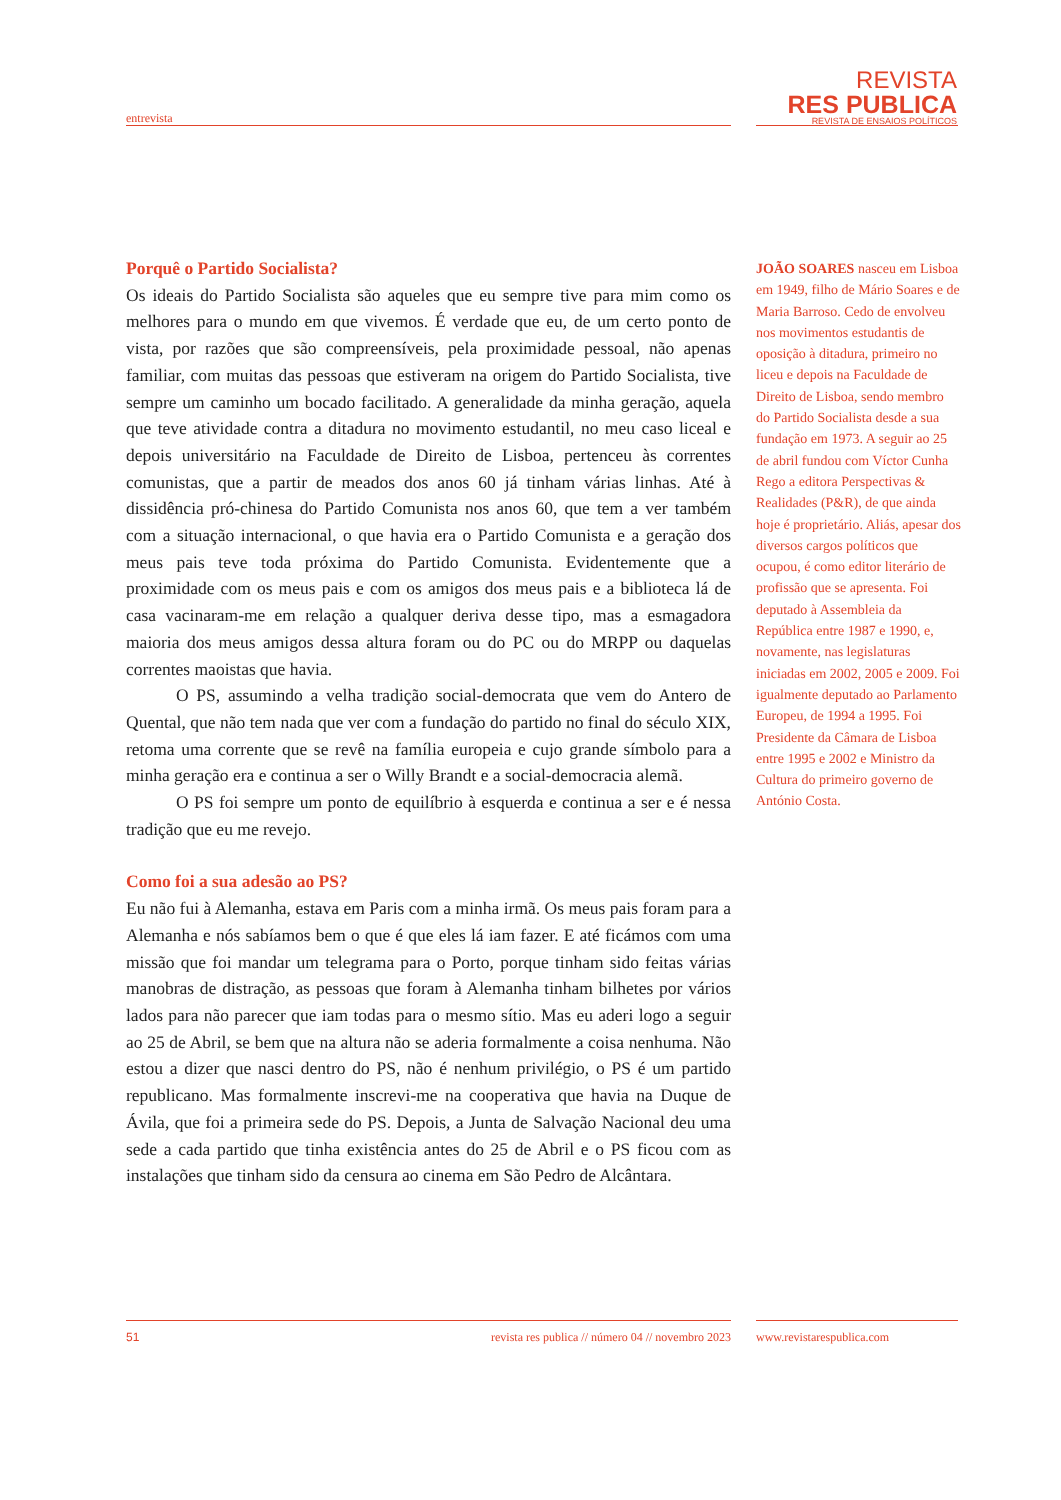entrevista
REVISTA
RES PUBLICA
REVISTA DE ENSAIOS POLÍTICOS
Porquê o Partido Socialista?
Os ideais do Partido Socialista são aqueles que eu sempre tive para mim como os melhores para o mundo em que vivemos. É verdade que eu, de um certo ponto de vista, por razões que são compreensíveis, pela proximidade pessoal, não apenas familiar, com muitas das pessoas que estiveram na origem do Partido Socialista, tive sempre um caminho um bocado facilitado. A generalidade da minha geração, aquela que teve atividade contra a ditadura no movimento estudantil, no meu caso liceal e depois universitário na Faculdade de Direito de Lisboa, pertenceu às correntes comunistas, que a partir de meados dos anos 60 já tinham várias linhas. Até à dissidência pró-chinesa do Partido Comunista nos anos 60, que tem a ver também com a situação internacional, o que havia era o Partido Comunista e a geração dos meus pais teve toda próxima do Partido Comunista. Evidentemente que a proximidade com os meus pais e com os amigos dos meus pais e a biblioteca lá de casa vacinaram-me em relação a qualquer deriva desse tipo, mas a esmagadora maioria dos meus amigos dessa altura foram ou do PC ou do MRPP ou daquelas correntes maoistas que havia.
O PS, assumindo a velha tradição social-democrata que vem do Antero de Quental, que não tem nada que ver com a fundação do partido no final do século XIX, retoma uma corrente que se revê na família europeia e cujo grande símbolo para a minha geração era e continua a ser o Willy Brandt e a social-democracia alemã.
O PS foi sempre um ponto de equilíbrio à esquerda e continua a ser e é nessa tradição que eu me revejo.
Como foi a sua adesão ao PS?
Eu não fui à Alemanha, estava em Paris com a minha irmã. Os meus pais foram para a Alemanha e nós sabíamos bem o que é que eles lá iam fazer. E até ficámos com uma missão que foi mandar um telegrama para o Porto, porque tinham sido feitas várias manobras de distração, as pessoas que foram à Alemanha tinham bilhetes por vários lados para não parecer que iam todas para o mesmo sítio. Mas eu aderi logo a seguir ao 25 de Abril, se bem que na altura não se aderia formalmente a coisa nenhuma. Não estou a dizer que nasci dentro do PS, não é nenhum privilégio, o PS é um partido republicano. Mas formalmente inscrevi-me na cooperativa que havia na Duque de Ávila, que foi a primeira sede do PS. Depois, a Junta de Salvação Nacional deu uma sede a cada partido que tinha existência antes do 25 de Abril e o PS ficou com as instalações que tinham sido da censura ao cinema em São Pedro de Alcântara.
JOÃO SOARES nasceu em Lisboa em 1949, filho de Mário Soares e de Maria Barroso. Cedo de envolveu nos movimentos estudantis de oposição à ditadura, primeiro no liceu e depois na Faculdade de Direito de Lisboa, sendo membro do Partido Socialista desde a sua fundação em 1973. A seguir ao 25 de abril fundou com Víctor Cunha Rego a editora Perspectivas & Realidades (P&R), de que ainda hoje é proprietário. Aliás, apesar dos diversos cargos políticos que ocupou, é como editor literário de profissão que se apresenta. Foi deputado à Assembleia da República entre 1987 e 1990, e, novamente, nas legislaturas iniciadas em 2002, 2005 e 2009. Foi igualmente deputado ao Parlamento Europeu, de 1994 a 1995. Foi Presidente da Câmara de Lisboa entre 1995 e 2002 e Ministro da Cultura do primeiro governo de António Costa.
51 revista res publica // número 04 // novembro 2023 www.revistarespublica.com